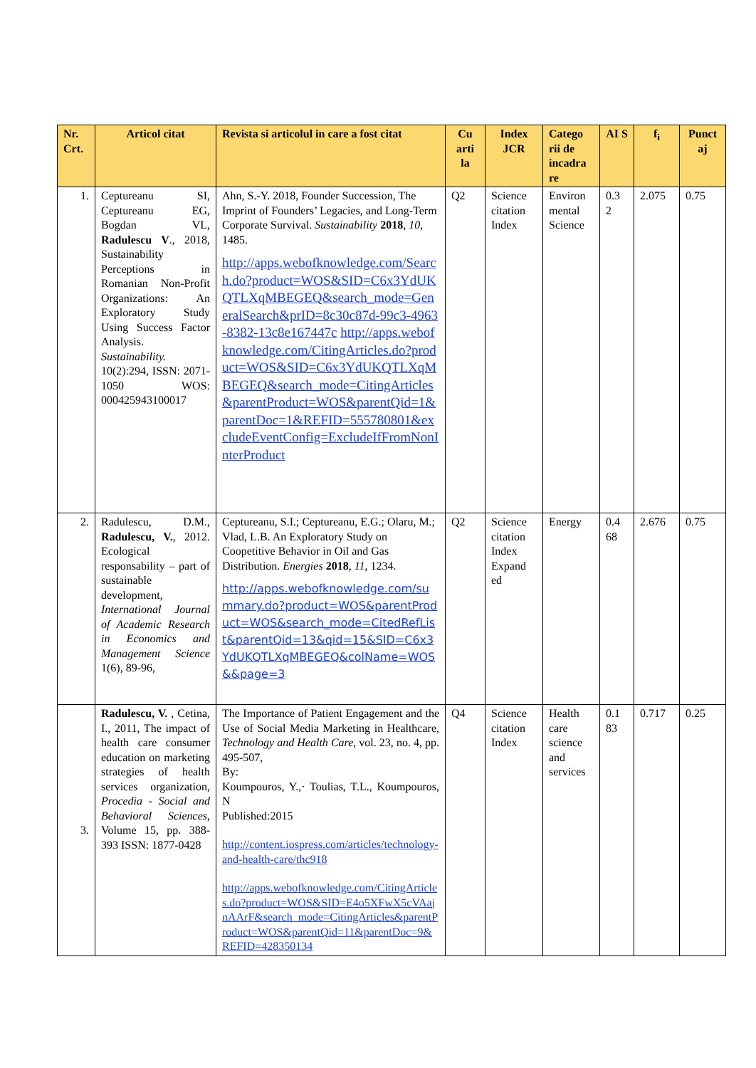| Nr. Crt. | Articol citat | Revista si articolul in care a fost citat | Cu arti la | Index JCR | Catego rii de incadra re | AI S | f<sub>i</sub> | Punct aj |
| --- | --- | --- | --- | --- | --- | --- | --- | --- |
| 1. | Ceptureanu SI, Ceptureanu EG, Bogdan VL, Radulescu V ., 2018, Sustainability Perceptions in Romanian Non-Profit Organizations: An Exploratory Study Using Success Factor Analysis. Sustainability. 10(2):294, ISSN: 2071-1050 WOS: 000425943100017 | Ahn, S.-Y. 2018, Founder Succession, The Imprint of Founders’ Legacies, and Long-Term Corporate Survival. Sustainability 2018 , 10 , 1485. http://apps.webofknowledge.com/Search.do?product=WOS&SID=C6x3YdUKQTLXqMBEGEQ&search_mode=GeneralSearch&prID=8c30c87d-99c3-4963-8382-13c8e167447c http://apps.webofknowledge.com/CitingArticles.do?product=WOS&SID=C6x3YdUKQTLXqMBEGEQ&search_mode=CitingArticles&parentProduct=WOS&parentQid=1&parentDoc=1&REFID=555780801&excludeEventConfig=ExcludeIfFromNonInterProduct | Q2 | Science citation Index | Environ mental Science | 0.3 2 | 2.075 | 0.75 |
| 2. | Radulescu, D.M., Radulescu, V. , 2012. Ecological responsability – part of sustainable development, International Journal of Academic Research in Economics and Management Science 1(6), 89-96, | Ceptureanu, S.I.; Ceptureanu, E.G.; Olaru, M.; Vlad, L.B. An Exploratory Study on Coopetitive Behavior in Oil and Gas Distribution. Energies 2018 , 11 , 1234. http://apps.webofknowledge.com/summary.do?product=WOS&parentProduct=WOS&search_mode=CitedRefList&parentQid=13&qid=15&SID=C6x3YdUKQTLXqMBEGEQ&colName=WOS&&page=3 | Q2 | Science citation Index Expand ed | Energy | 0.4 68 | 2.676 | 0.75 |
| 3. | Radulescu, V. , Cetina, I., 2011, The impact of health care consumer education on marketing strategies of health services organization, Procedia - Social and Behavioral Sciences , Volume 15, pp. 388-393 ISSN: 1877-0428 | The Importance of Patient Engagement and the Use of Social Media Marketing in Healthcare, Technology and Health Care , vol. 23, no. 4, pp. 495-507, By: Koumpouros, Y.,· Toulias, T.L., Koumpouros, N Published:2015 http://content.iospress.com/articles/technology-and-health-care/thc918 http://apps.webofknowledge.com/CitingArticles.do?product=WOS&SID=E4o5XFwX5cVAajnAArF&search_mode=CitingArticles&parentProduct=WOS&parentQid=11&parentDoc=9&REFID=428350134 | Q4 | Science citation Index | Health care science and services | 0.1 83 | 0.717 | 0.25 |